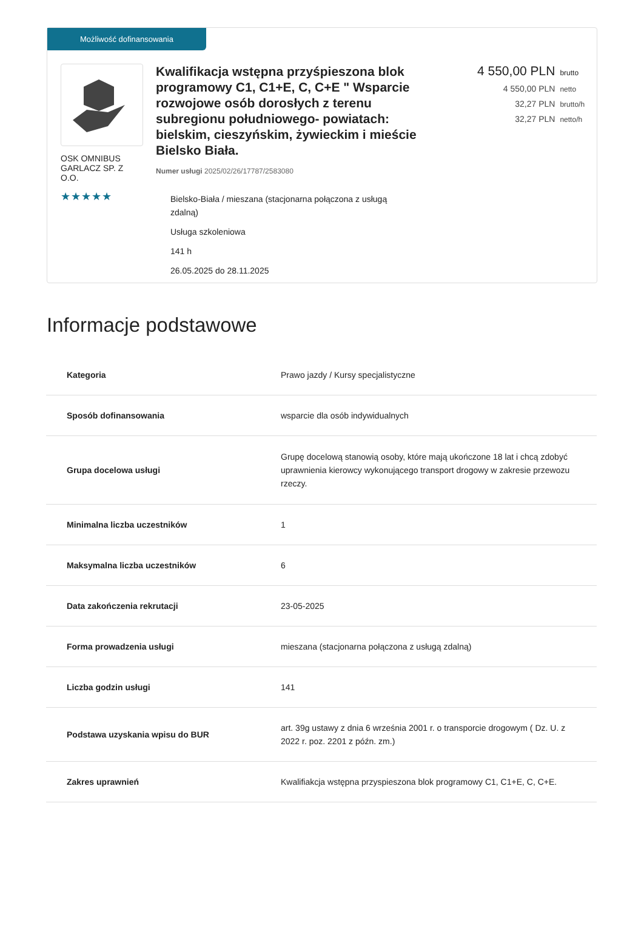Możliwość dofinansowania
OSK OMNIBUS GARLACZ SP. Z O.O.
★★★★★
Kwalifikacja wstępna przyśpieszona blok programowy C1, C1+E, C, C+E " Wsparcie rozwojowe osób dorosłych z terenu subregionu południowego- powiatach: bielskim, cieszyńskim, żywieckim i mieście Bielsko Biała.
Numer usługi 2025/02/26/17787/2583080
Bielsko-Biała / mieszana (stacjonarna połączona z usługą zdalną)
Usługa szkoleniowa
141 h
26.05.2025 do 28.11.2025
4 550,00 PLN brutto
4 550,00 PLN netto
32,27 PLN brutto/h
32,27 PLN netto/h
Informacje podstawowe
| Kategoria | Prawo jazdy / Kursy specjalistyczne |
| Sposób dofinansowania | wsparcie dla osób indywidualnych |
| Grupa docelowa usługi | Grupę docelową stanowią osoby, które mają ukończone 18 lat i chcą zdobyć uprawnienia kierowcy wykonującego transport drogowy w zakresie przewozu rzeczy. |
| Minimalna liczba uczestników | 1 |
| Maksymalna liczba uczestników | 6 |
| Data zakończenia rekrutacji | 23-05-2025 |
| Forma prowadzenia usługi | mieszana (stacjonarna połączona z usługą zdalną) |
| Liczba godzin usługi | 141 |
| Podstawa uzyskania wpisu do BUR | art. 39g ustawy z dnia 6 września 2001 r. o transporcie drogowym ( Dz. U. z 2022 r. poz. 2201 z późn. zm.) |
| Zakres uprawnień | Kwalifiakcja wstępna przyspieszona blok programowy C1, C1+E, C, C+E. |